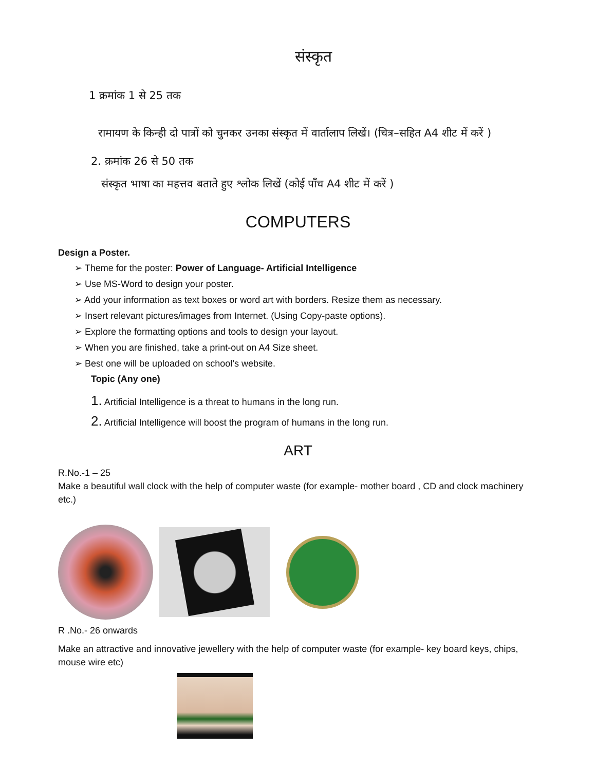संस्कृत
1 क्रमांक 1 से 25 तक
रामायण के किन्ही दो पात्रों को चुनकर उनका संस्कृत में वार्तालाप लिखें। (चित्र–सहित A4 शीट में करें )
2. क्रमांक 26 से 50 तक
संस्कृत भाषा का महत्तव बताते हुए श्लोक लिखें (कोई पाँच A4 शीट में करें )
COMPUTERS
Design a Poster.
➢ Theme for the poster: Power of Language- Artificial Intelligence
➢ Use MS-Word to design your poster.
➢ Add your information as text boxes or word art with borders. Resize them as necessary.
➢ Insert relevant pictures/images from Internet. (Using Copy-paste options).
➢ Explore the formatting options and tools to design your layout.
➢ When you are finished, take a print-out on A4 Size sheet.
➢ Best one will be uploaded on school’s website.
Topic (Any one)
1. Artificial Intelligence is a threat to humans in the long run.
2. Artificial Intelligence will boost the program of humans in the long run.
ART
R.No.-1 – 25
Make a beautiful wall clock with the help of computer waste (for example- mother board , CD and clock machinery etc.)
R .No.- 26 onwards
Make an attractive and innovative jewellery with the help of computer waste (for example- key board keys, chips, mouse wire etc)